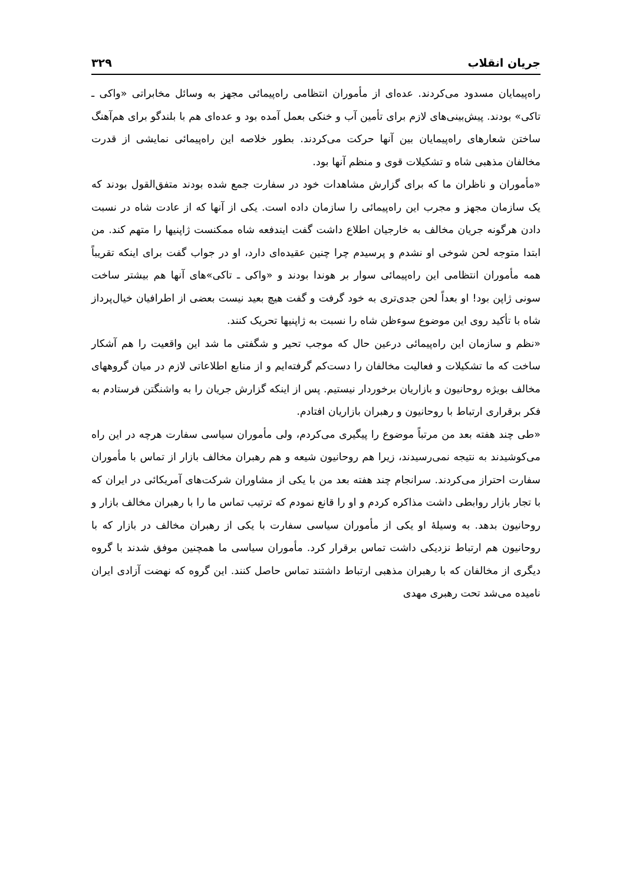جریان انقلاب ۳۲۹
راه‌پیمایان مسدود می‌کردند. عده‌ای از مأموران انتظامی راه‌پیمائی مجهز به وسائل مخابراتی «واکی ـ تاکی» بودند. پیش‌بینی‌های لازم برای تأمین آب و خنکی بعمل آمده بود و عده‌ای هم با بلندگو برای هم‌آهنگ ساختن شعارهای راه‌پیمایان بین آنها حرکت می‌کردند. بطور خلاصه این راه‌پیمائی نمایشی از قدرت مخالفان مذهبی شاه و تشکیلات قوی و منظم آنها بود.
«مأموران و ناظران ما که برای گزارش مشاهدات خود در سفارت جمع شده بودند متفق‌القول بودند که یک سازمان مجهز و مجرب این راه‌پیمائی را سازمان داده است. یکی از آنها که از عادت شاه در نسبت دادن هرگونه جریان مخالف به خارجیان اطلاع داشت گفت ایندفعه شاه ممکنست ژاپنیها را متهم کند. من ابتدا متوجه لحن شوخی او نشدم و پرسیدم چرا چنین عقیده‌ای دارد، او در جواب گفت برای اینکه تقریباً همه مأموران انتظامی این راه‌پیمائی سوار بر هوندا بودند و «واکی ـ تاکی»های آنها هم بیشتر ساخت سونی ژاپن بود! او بعداً لحن جدی‌تری به خود گرفت و گفت هیچ بعید نیست بعضی از اطرافیان خیال‌پرداز شاه با تأکید روی این موضوع سوءظن شاه را نسبت به ژاپنیها تحریک کنند.
«نظم و سازمان این راه‌پیمائی درعین حال که موجب تحیر و شگفتی ما شد این واقعیت را هم آشکار ساخت که ما تشکیلات و فعالیت مخالفان را دست‌کم گرفته‌ایم و از منابع اطلاعاتی لازم در میان گروههای مخالف بویژه روحانیون و بازاریان برخوردار نیستیم. پس از اینکه گزارش جریان را به واشنگتن فرستادم به فکر برقراری ارتباط با روحانیون و رهبران بازاریان افتادم.
«طی چند هفته بعد من مرتباً موضوع را پیگیری می‌کردم، ولی مأموران سیاسی سفارت هرچه در این راه می‌کوشیدند به نتیجه نمی‌رسیدند، زیرا هم روحانیون شیعه و هم رهبران مخالف بازار از تماس با مأموران سفارت احتراز می‌کردند. سرانجام چند هفته بعد من با یکی از مشاوران شرکت‌های آمریکائی در ایران که با تجار بازار روابطی داشت مذاکره کردم و او را قانع نمودم که ترتیب تماس ما را با رهبران مخالف بازار و روحانیون بدهد. به وسیلهٔ او یکی از مأموران سیاسی سفارت با یکی از رهبران مخالف در بازار که با روحانیون هم ارتباط نزدیکی داشت تماس برقرار کرد. مأموران سیاسی ما همچنین موفق شدند با گروه دیگری از مخالفان که با رهبران مذهبی ارتباط داشتند تماس حاصل کنند. این گروه که نهضت آزادی ایران نامیده می‌شد تحت رهبری مهدی